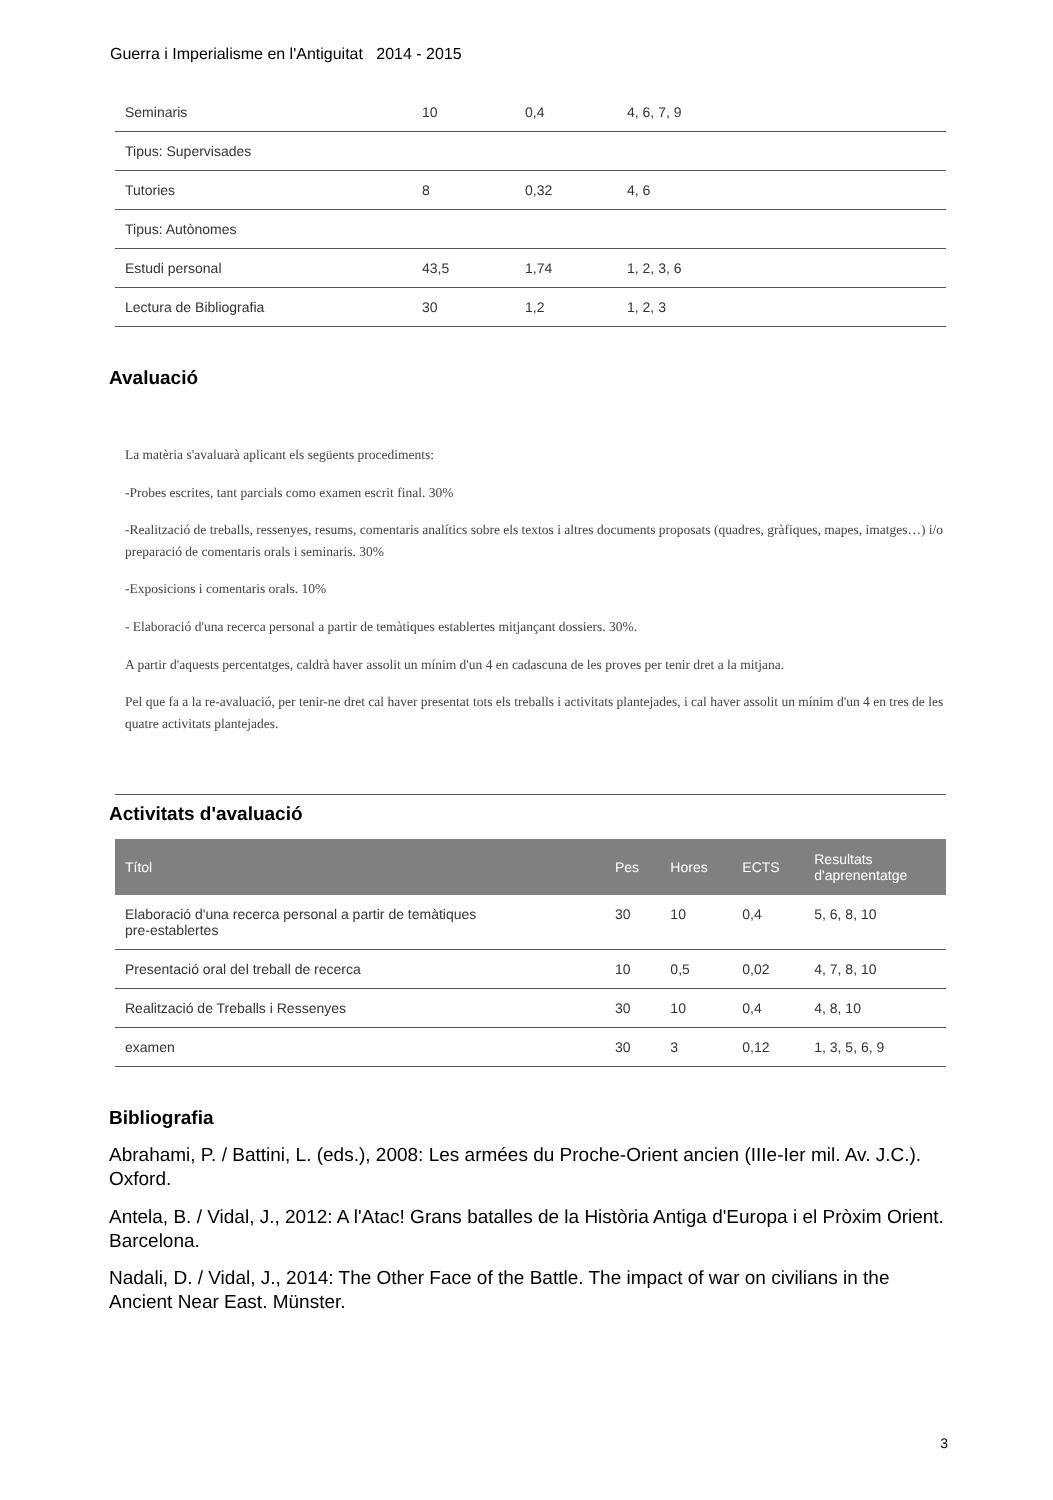Guerra i Imperialisme en l'Antiguitat 2014 - 2015
| Seminaris | 10 | 0,4 | 4, 6, 7, 9 |
| Tipus: Supervisades | | | |
| Tutories | 8 | 0,32 | 4, 6 |
| Tipus: Autònomes | | | |
| Estudi personal | 43,5 | 1,74 | 1, 2, 3, 6 |
| Lectura de Bibliografia | 30 | 1,2 | 1, 2, 3 |
Avaluació
La matèria s'avaluarà aplicant els següents procediments:
-Probes escrites, tant parcials como examen escrit final. 30%
-Realització de treballs, ressenyes, resums, comentaris analítics sobre els textos i altres documents proposats (quadres, gràfiques, mapes, imatges…) i/o preparació de comentaris orals i seminaris. 30%
-Exposicions i comentaris orals. 10%
- Elaboració d'una recerca personal a partir de temàtiques establertes mitjançant dossiers. 30%.
A partir d'aquests percentatges, caldrà haver assolit un mínim d'un 4 en cadascuna de les proves per tenir dret a la mitjana.
Pel que fa a la re-avaluació, per tenir-ne dret cal haver presentat tots els treballs i activitats plantejades, i cal haver assolit un mínim d'un 4 en tres de les quatre activitats plantejades.
Activitats d'avaluació
| Títol | Pes | Hores | ECTS | Resultats d'aprenentatge |
| --- | --- | --- | --- | --- |
| Elaboració d'una recerca personal a partir de temàtiques pre-establertes | 30 | 10 | 0,4 | 5, 6, 8, 10 |
| Presentació oral del treball de recerca | 10 | 0,5 | 0,02 | 4, 7, 8, 10 |
| Realització de Treballs i Ressenyes | 30 | 10 | 0,4 | 4, 8, 10 |
| examen | 30 | 3 | 0,12 | 1, 3, 5, 6, 9 |
Bibliografia
Abrahami, P. / Battini, L. (eds.), 2008: Les armées du Proche-Orient ancien (IIIe-Ier mil. Av. J.C.). Oxford.
Antela, B. / Vidal, J., 2012: A l'Atac! Grans batalles de la Història Antiga d'Europa i el Pròxim Orient. Barcelona.
Nadali, D. / Vidal, J., 2014: The Other Face of the Battle. The impact of war on civilians in the Ancient Near East. Münster.
3